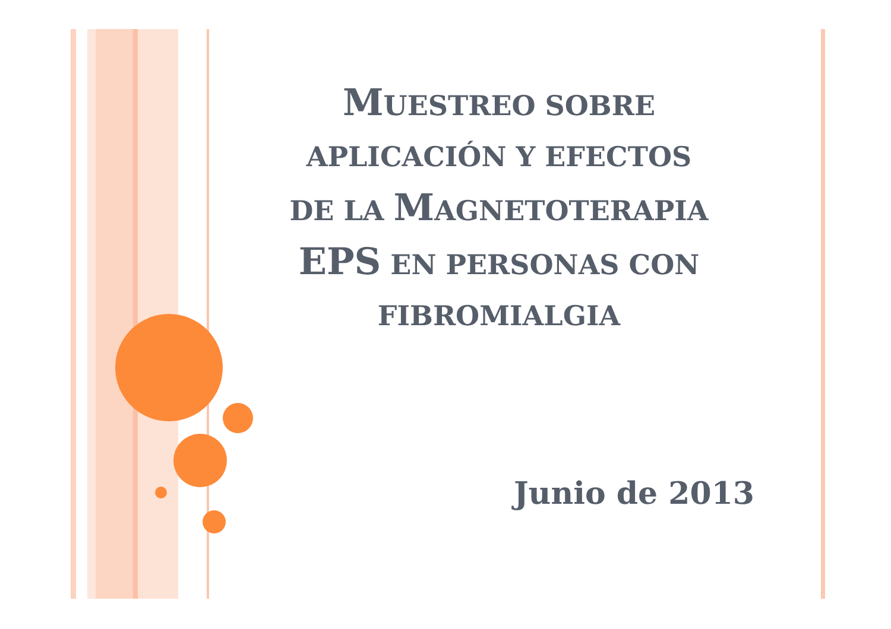MUESTREO SOBRE
APLICACIÓN Y EFECTOS
DE LA MAGNETOTERAPIA
EPS EN PERSONAS CON
FIBROMIALGIA
Junio de 2013